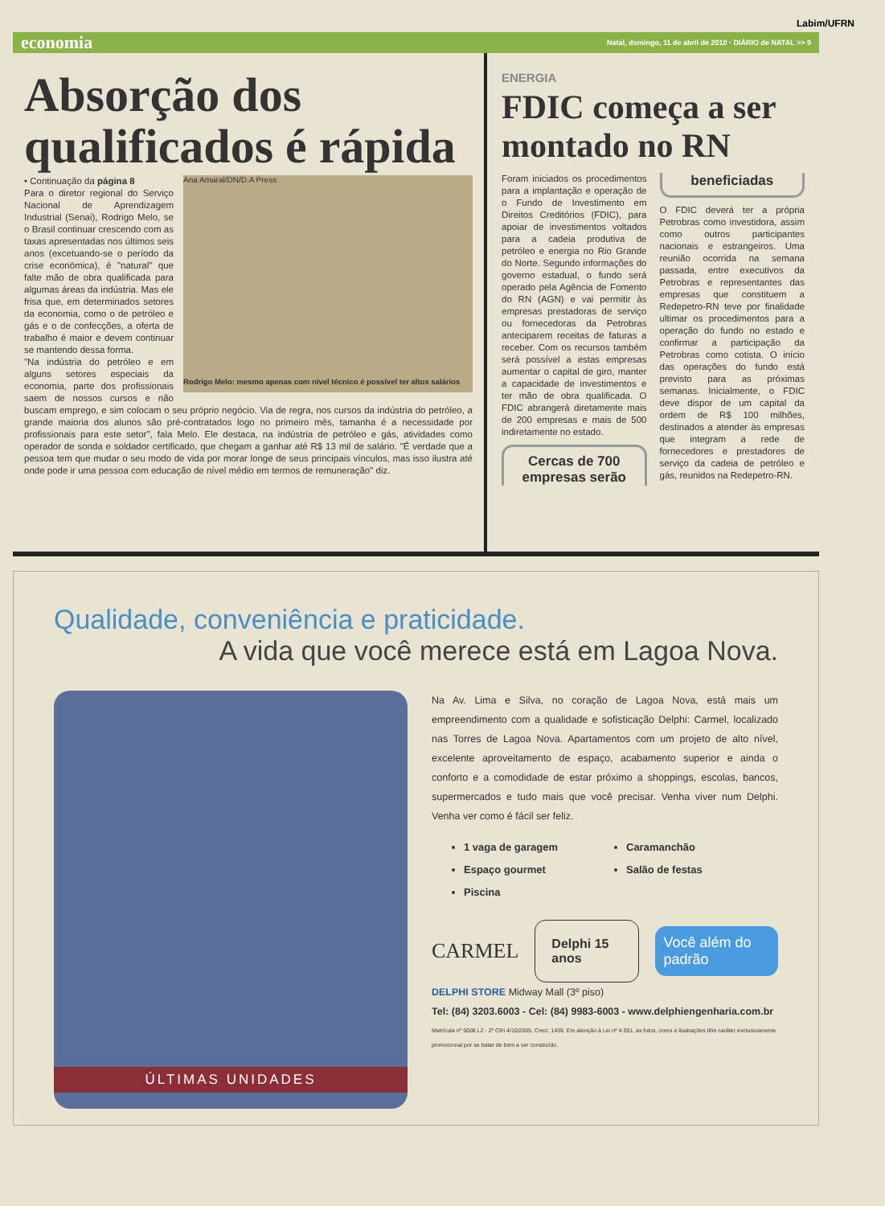Labim/UFRN
economia Natal, domingo, 11 de abril de 2010 · DIÁRIO de NATAL >> 9
Absorção dos qualificados é rápida
Ana Amaral/DN/D.A Press
Rodrigo Melo: mesmo apenas com nível técnico é possível ter altos salários
• Continuação da página 8
Para o diretor regional do Serviço Nacional de Aprendizagem Industrial (Senai), Rodrigo Melo, se o Brasil continuar crescendo com as taxas apresentadas nos últimos seis anos (excetuando-se o período da crise econômica), é "natural" que falte mão de obra qualificada para algumas áreas da indústria. Mas ele frisa que, em determinados setores da economia, como o de petróleo e gás e o de confecções, a oferta de trabalho é maior e devem continuar se mantendo dessa forma.
"Na indústria do petróleo e em alguns setores especiais da economia, parte dos profissionais saem de nossos cursos e não buscam emprego, e sim colocam o seu próprio negócio. Via de regra, nos cursos da indústria do petróleo, a grande maioria dos alunos são pré-contratados logo no primeiro mês, tamanha é a necessidade por profissionais para este setor", fala Melo. Ele destaca, na indústria de petróleo e gás, atividades como operador de sonda e soldador certificado, que chegam a ganhar até R$ 13 mil de salário. "É verdade que a pessoa tem que mudar o seu modo de vida por morar longe de seus principais vínculos, mas isso ilustra até onde pode ir uma pessoa com educação de nível médio em termos de remuneração" diz.
ENERGIA
FDIC começa a ser montado no RN
Foram iniciados os procedimentos para a implantação e operação de o Fundo de Investimento em Direitos Creditórios (FDIC), para apoiar de investimentos voltados para a cadeia produtiva de petróleo e energia no Rio Grande do Norte. Segundo informações do governo estadual, o fundo será operado pela Agência de Fomento do RN (AGN) e vai permitir às empresas prestadoras de serviço ou fornecedoras da Petrobras anteciparem receitas de faturas a receber. Com os recursos também será possível a estas empresas aumentar o capital de giro, manter a capacidade de investimentos e ter mão de obra qualificada. O FDIC abrangerá diretamente mais de 200 empresas e mais de 500 indiretamente no estado.
Cercas de 700 empresas serão beneficiadas
O FDIC deverá ter a própria Petrobras como investidora, assim como outros participantes nacionais e estrangeiros. Uma reunião ocorrida na semana passada, entre executivos da Petrobras e representantes das empresas que constituem a Redepetro-RN teve por finalidade ultimar os procedimentos para a operação do fundo no estado e confirmar a participação da Petrobras como cotista. O início das operações do fundo está previsto para as próximas semanas. Inicialmente, o FDIC deve dispor de um capital da ordem de R$ 100 milhões, destinados a atender às empresas que integram a rede de fornecedores e prestadores de serviço da cadeia de petróleo e gás, reunidos na Redepetro-RN.
Qualidade, conveniência e praticidade.
A vida que você merece está em Lagoa Nova.
ÚLTIMAS UNIDADES
Na Av. Lima e Silva, no coração de Lagoa Nova, está mais um empreendimento com a qualidade e sofisticação Delphi: Carmel, localizado nas Torres de Lagoa Nova. Apartamentos com um projeto de alto nível, excelente aproveitamento de espaço, acabamento superior e ainda o conforto e a comodidade de estar próximo a shoppings, escolas, bancos, supermercados e tudo mais que você precisar. Venha viver num Delphi. Venha ver como é fácil ser feliz.
1 vaga de garagem
Espaço gourmet
Piscina
Caramanchão
Salão de festas
CARMEL
Delphi 15 anos
Você além do padrão
DELPHI STORE Midway Mall (3º piso)
Tel: (84) 3203.6003 - Cel: (84) 9983-6003 - www.delphiengenharia.com.br
Matrícula nº 5008 L2 - 2º CRI 4/10/2005. Creci: 1439. Em atenção à Lei nº 4.591, as fotos, cores e ilustrações têm caráter exclusivamente promocional por se tratar de bem a ser construído.